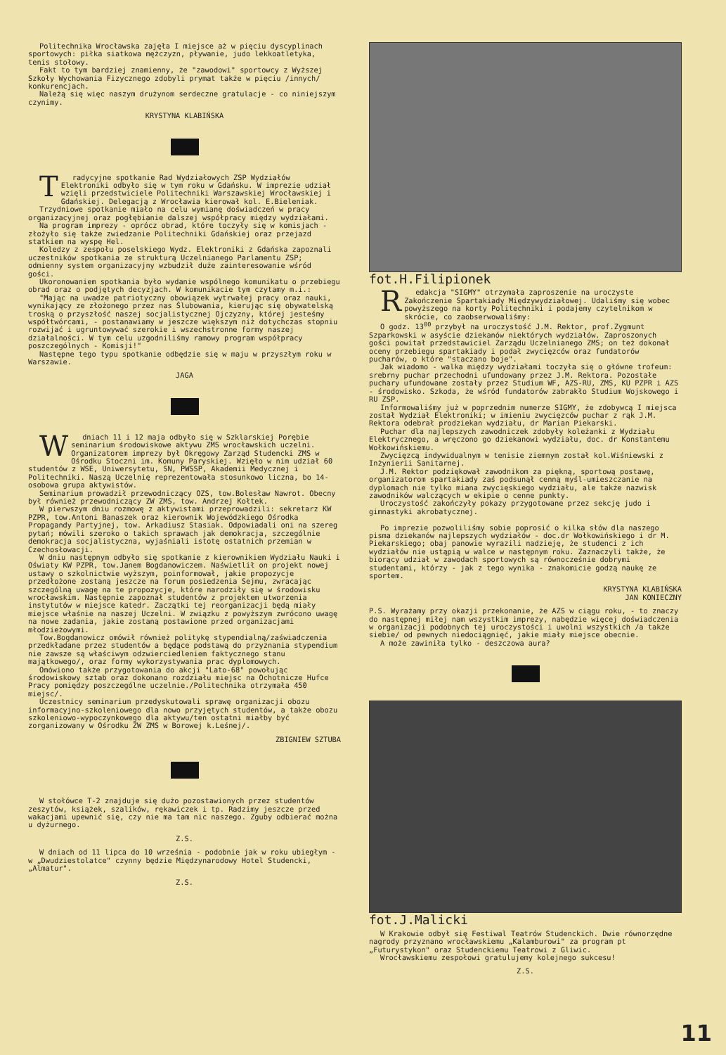Politechnika Wrocławska zajęła I miejsce aż w pięciu dyscyplinach sportowych: piłka siatkowa mężczyzn, pływanie, judo lekkoatletyka, tenis stołowy.
Fakt to tym bardziej znamienny, że "zawodowi" sportowcy z Wyższej Szkoły Wychowania Fizycznego zdobyli prymat także w pięciu /innych/ konkurencjach.
Należą się więc naszym drużynom serdeczne gratulacje - co niniejszym czynimy.
KRYSTYNA KLABIŃSKA
Tradycyjne spotkanie Rad Wydziałowych ZSP Wydziałów Elektroniki odbyło się w tym roku w Gdańsku. W imprezie udział wzięli przedstwiciele Politechniki Warszawskiej Wrocławskiej i Gdańskiej. Delegacją z Wrocławia kierował kol. E.Bieleniak.
Trzydniowe spotkanie miało na celu wymianę doświadczeń w pracy organizacyjnej oraz pogłębianie dalszej współpracy między wydziałami.
Na program imprezy - oprócz obrad, które toczyły się w komisjach - złożyło się także zwiedzanie Politechniki Gdańskiej oraz przejazd statkiem na wyspę Hel.
Koledzy z zespołu poselskiego Wydz. Elektroniki z Gdańska zapoznali uczestników spotkania ze strukturą Uczelnianego Parlamentu ZSP; odmienny system organizacyjny wzbudził duże zainteresowanie wśród gości.
Ukoronowaniem spotkania było wydanie wspólnego komunikatu o przebiegu obrad oraz o podjętych decyzjach. W komunikacie tym czytamy m.i.:
"Mając na uwadze patriotyczny obowiązek wytrwałej pracy oraz nauki, wynikający ze złożonego przez nas Ślubowania, kierując się obywatelską troską o przyszłość naszej socjalistycznej Ojczyzny, której jesteśmy współtwórcami, - postanawiamy w jeszcze większym niż dotychczas stopniu rozwijać i ugruntowywać szerokie i wszechstronne formy naszej działalności. W tym celu uzgodniliśmy ramowy program współpracy poszczególnych - Komisji!"
Następne tego typu spotkanie odbędzie się w maju w przyszłym roku w Warszawie.
JAGA
Wdniach 11 i 12 maja odbyło się w Szklarskiej Porębie seminarium środowiskowe aktywu ZMS wrocławskich uczelni. Organizatorem imprezy był Okręgowy Zarząd Studencki ZMS w Ośrodku Stoczni im. Komuny Paryskiej. Wzięło w nim udział 60 studentów z WSE, Uniwersytetu, SN, PWSSP, Akademii Medycznej i Politechniki. Naszą Uczelnię reprezentowała stosunkowo liczna, bo 14-osobowa grupa aktywistów.
Seminarium prowadził przewodniczący OZS, tow.Bolesław Nawrot. Obecny był również przewodniczący ZW ZMS, tow. Andrzej Kołtek.
W pierwszym dniu rozmowę z aktywistami przeprowadzili: sekretarz KW PZPR, tow.Antoni Banaszek oraz kierownik Wojewódzkiego Ośrodka Propagandy Partyjnej, tow. Arkadiusz Stasiak. Odpowiadali oni na szereg pytań; mówili szeroko o takich sprawach jak demokracja, szczególnie demokracja socjalistyczna, wyjaśniali istotę ostatnich przemian w Czechosłowacji.
W dniu następnym odbyło się spotkanie z kierownikiem Wydziału Nauki i Oświaty KW PZPR, tow.Janem Bogdanowiczem. Naświetlił on projekt nowej ustawy o szkolnictwie wyższym, poinformował, jakie propozycje przedłożone zostaną jeszcze na forum posiedzenia Sejmu, zwracając szczególną uwagę na te propozycje, które narodziły się w środowisku wrocławskim. Następnie zapoznał studentów z projektem utworzenia instytutów w miejsce katedr. Zaczątki tej reorganizacji będą miały miejsce właśnie na naszej Uczelni. W związku z powyższym zwrócono uwagę na nowe zadania, jakie zostaną postawione przed organizacjami młodzieżowymi.
Tow.Bogdanowicz omówił również politykę stypendialną/zaświadczenia przedkładane przez studentów a będące podstawą do przyznania stypendium nie zawsze są właściwym odzwierciedleniem faktycznego stanu majątkowego/, oraz formy wykorzystywania prac dyplomowych.
Omówiono także przygotowania do akcji "Lato-68" powołując środowiskowy sztab oraz dokonano rozdziału miejsc na Ochotnicze Hufce Pracy pomiędzy poszczególne uczelnie./Politechnika otrzymała 450 miejsc/.
Uczestnicy seminarium przedyskutowali sprawę organizacji obozu informacyjno-szkoleniowego dla nowo przyjętych studentów, a także obozu szkoleniowo-wypoczynkowego dla aktywu/ten ostatni miałby być zorganizowany w Ośrodku ZW ZMS w Borowej k.Leśnej/.
ZBIGNIEW SZTUBA
W stołówce T-2 znajduje się dużo pozostawionych przez studentów zeszytów, książek, szalików, rękawiczek i tp. Radzimy jeszcze przed wakacjami upewnić się, czy nie ma tam nic naszego. Zguby odbierać można u dyżurnego.
Z.S.
W dniach od 11 lipca do 10 września - podobnie jak w roku ubiegłym - w „Dwudziestolatce" czynny będzie Międzynarodowy Hotel Studencki, „Almatur".
Z.S.
fot.H.Filipionek
Redakcja "SIGMY" otrzymała zaproszenie na uroczyste Zakończenie Spartakiady Międzywydziałowej. Udaliśmy się wobec powyższego na korty Politechniki i podajemy czytelnikom w skrócie, co zaobserwowaliśmy:
O godz. 13<sup>00</sup> przybył na uroczystość J.M. Rektor, prof.Zygmunt Szparkowski w asyście dziekanów niektórych wydziałów. Zaproszonych gości powitał przedstawiciel Zarządu Uczelnianego ZMS; on też dokonał oceny przebiegu spartakiady i podał zwycięzców oraz fundatorów pucharów, o które "staczano boje".
Jak wiadomo - walka między wydziałami toczyła się o główne trofeum: srebrny puchar przechodni ufundowany przez J.M. Rektora. Pozostałe puchary ufundowane zostały przez Studium WF, AZS-RU, ZMS, KU PZPR i AZS - środowisko. Szkoda, że wśród fundatorów zabrakło Studium Wojskowego i RU ZSP.
Informowaliśmy już w poprzednim numerze SIGMY, że zdobywcą I miejsca został Wydział Elektroniki; w imieniu zwycięzców puchar z rąk J.M. Rektora odebrał prodziekan wydziału, dr Marian Piekarski.
Puchar dla najlepszych zawodniczek zdobyły koleżanki z Wydziału Elektrycznego, a wręczono go dziekanowi wydziału, doc. dr Konstantemu Wołkowińskiemu.
Zwycięzcą indywidualnym w tenisie ziemnym został kol.Wiśniewski z Inżynierii Sanitarnej.
J.M. Rektor podziękował zawodnikom za piękną, sportową postawę, organizatorom spartakiady zaś podsunął cenną myśl-umieszczanie na dyplomach nie tylko miana zwycięskiego wydziału, ale także nazwisk zawodników walczących w ekipie o cenne punkty.
Uroczystość zakończyły pokazy przygotowane przez sekcję judo i gimnastyki akrobatycznej.
Po imprezie pozwoliliśmy sobie poprosić o kilka słów dla naszego pisma dziekanów najlepszych wydziałów - doc.dr Wołkowińskiego i dr M. Piekarskiego; obaj panowie wyrazili nadzieję, że studenci z ich wydziałów nie ustąpią w walce w następnym roku. Zaznaczyli także, że biorący udział w zawodach sportowych są równocześnie dobrymi studentami, którzy - jak z tego wynika - znakomicie godzą naukę ze sportem.
KRYSTYNA KLABIŃSKA
JAN KONIECZNY
P.S. Wyrażamy przy okazji przekonanie, że AZS w ciągu roku, - to znaczy do następnej miłej nam wszystkim imprezy, nabędzie więcej doświadczenia w organizacji podobnych tej uroczystości i uwolni wszystkich /a także siebie/ od pewnych niedociągnięć, jakie miały miejsce obecnie.
A może zawiniła tylko - deszczowa aura?
fot.J.Malicki
W Krakowie odbył się Festiwal Teatrów Studenckich. Dwie równorzędne nagrody przyznano wrocławskiemu „Kalamburowi" za program pt „Futurystykon" oraz Studenckiemu Teatrowi z Gliwic.
Wrocławskiemu zespołowi gratulujemy kolejnego sukcesu!
Z.S.
11